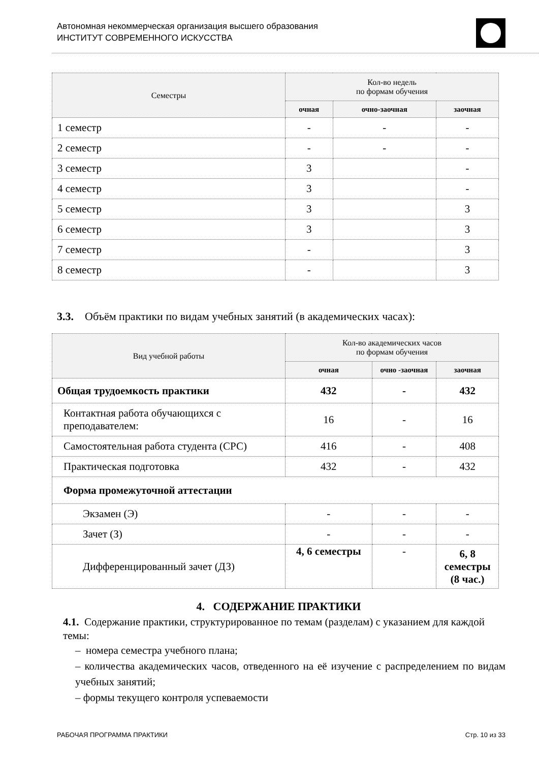Автономная некоммерческая организация высшего образования
ИНСТИТУТ СОВРЕМЕННОГО ИСКУССТВА
| Семестры | Кол-во недель по формам обучения | | |
| --- | --- | --- | --- |
| | очная | очно-заочная | заочная |
| 1 семестр | - | - | - |
| 2 семестр | - | - | - |
| 3 семестр | 3 | | - |
| 4 семестр | 3 | | - |
| 5 семестр | 3 | | 3 |
| 6 семестр | 3 | | 3 |
| 7 семестр | - | | 3 |
| 8 семестр | - | | 3 |
3.3. Объём практики по видам учебных занятий (в академических часах):
| Вид учебной работы | Кол-во академических часов по формам обучения | | |
| --- | --- | --- | --- |
| | очная | очно -заочная | заочная |
| Общая трудоемкость практики | 432 | - | 432 |
| Контактная работа обучающихся с преподавателем: | 16 | - | 16 |
| Самостоятельная работа студента (СРС) | 416 | - | 408 |
| Практическая подготовка | 432 | - | 432 |
| Форма промежуточной аттестации | | | |
| Экзамен (Э) | - | - | - |
| Зачет (З) | - | - | - |
| Дифференцированный зачет (ДЗ) | 4, 6 семестры | - | 6, 8 семестры (8 час.) |
4. СОДЕРЖАНИЕ ПРАКТИКИ
4.1. Содержание практики, структурированное по темам (разделам) с указанием для каждой темы:
– номера семестра учебного плана;
– количества академических часов, отведенного на её изучение с распределением по видам учебных занятий;
– формы текущего контроля успеваемости
РАБОЧАЯ ПРОГРАММА ПРАКТИКИ Стр. 10 из 33